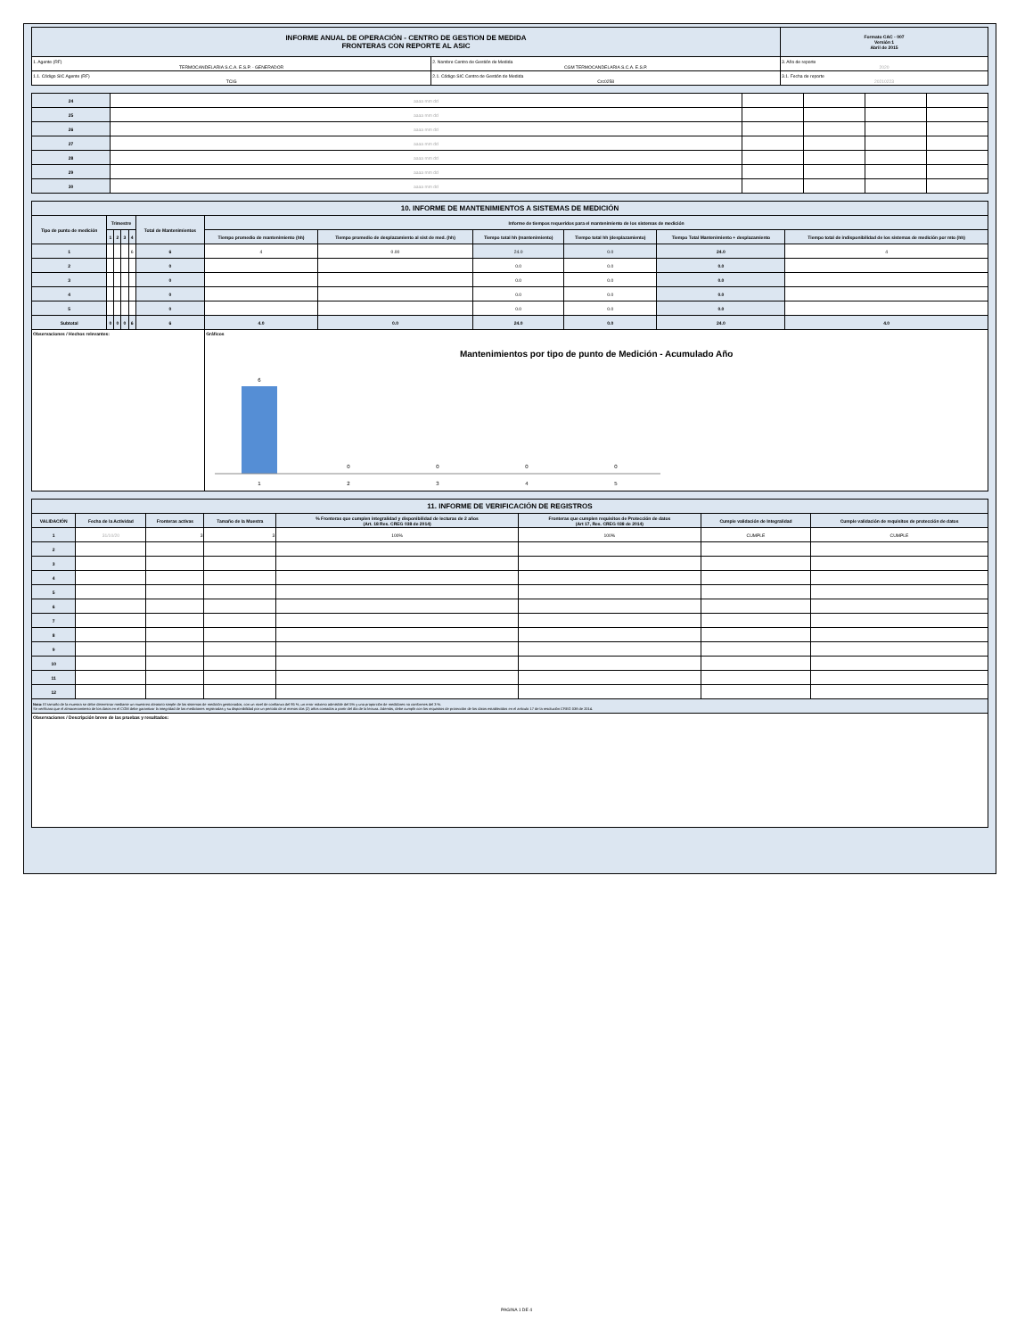| INFORME ANUAL DE OPERACIÓN - CENTRO DE GESTION DE MEDIDA FRONTERAS CON REPORTE AL ASIC | | Formato CAC - 007 Versión 1 Abril de 2015 |
| 1. Agente (RF) TERMOCANDELARIA S.C.A. E.S.P. - GENERADOR | 2. Nombre Centro de Gestión de Medida CGM TERMOCANDELARIA S.C.A. E.S.P. | 3. Año de reporte 2020 |
| 1.1. Código SIC Agente (RF) TCIG | 2.1. Código SIC Centro de Gestión de Medida Crc0258 | 3.1. Fecha de reporte 20210223 |
| 24 | aaaa mm dd | | | | |
| 25 | aaaa mm dd | | | | |
| 26 | aaaa mm dd | | | | |
| 27 | aaaa mm dd | | | | |
| 28 | aaaa mm dd | | | | |
| 29 | aaaa mm dd | | | | |
| 30 | aaaa mm dd | | | | |
| 10. INFORME DE MANTENIMIENTOS A SISTEMAS DE MEDICIÓN | | | | | | | | | | | |
| Tipo de punto de medición | Trimestre | | | | Total de Mantenimientos | Informe de tiempos requeridos para el mantenimiento de los sistemas de medición | | | | | |
| | 1 | 2 | 3 | 4 | | Tiempo promedio de mantenimiento (hh) | Tiempo promedio de desplazamiento al sist de med. (hh) | Tiempo total hh (mantenimiento) | Tiempo total hh (desplazamiento) | Tiempo Total Mantenimiento + desplazamiento | Tiempo total de indisponibilidad de los sistemas de medición por mto (hh) |
| 1 | | | | 6 | 6 | 4 | 0.00 | 24.0 | 0.0 | 24.0 | 4 |
| 2 | | | | | 0 | | | 0.0 | 0.0 | 0.0 | |
| 3 | | | | | 0 | | | 0.0 | 0.0 | 0.0 | |
| 4 | | | | | 0 | | | 0.0 | 0.0 | 0.0 | |
| 5 | | | | | 0 | | | 0.0 | 0.0 | 0.0 | |
| Subtotal | 0 | 0 | 0 | 6 | 6 | 4.0 | 0.0 | 24.0 | 0.0 | 24.0 | 4.0 |
| Observaciones / Hechos relevantes: | | | | | | Gráficos Mantenimientos por tipo de punto de Medición - Acumulado Año 6 0 0 0 0 1 2 3 4 5 | | | | | |
| 11. INFORME DE VERIFICACIÓN DE REGISTROS | | | | | | | |
| VALIDACIÓN | Fecha de la Actividad | Fronteras activas | Tamaño de la Muestra | % Fronteras que cumplen integralidad y disponibilidad de lecturas de 2 años (Art. 18 Res. CREG 038 de 2014) | Fronteras que cumplen requisitos de Protección de datos (Art 17, Res. CREG 038 de 2014) | Cumple validación de Integralidad | Cumple validación de requisitos de protección de datos |
| 1 | 31/10/20 | 3 | 3 | 100% | 100% | CUMPLE | CUMPLE |
| 2 | | | | | | | |
| 3 | | | | | | | |
| 4 | | | | | | | |
| 5 | | | | | | | |
| 6 | | | | | | | |
| 7 | | | | | | | |
| 8 | | | | | | | |
| 9 | | | | | | | |
| 10 | | | | | | | |
| 11 | | | | | | | |
| 12 | | | | | | | |
| Nota: El tamaño de la muestra se debe determinar mediante un muestreo aleatorio simple de los sistemas de medición gestionados, con un nivel de confianza del 95 %, un error máximo admisible del 5% y una proporción de medidores no conformes del 3 %. Se verificara que el almacenamiento de los datos en el CGM debe garantizar la integridad de las mediciones registradas y su disponibilidad por un periodo de al menos dos (2) años contados a partir del día de la lectura. Además, debe cumplir con los requisitos de protección de los datos establecidos en el artículo 17 de la resolución CREG 038 de 2014. | | | | | | | |
| Observaciones / Descripción breve de las pruebas y resultados: | | | | | | | |
PAGINA 1 DE 4